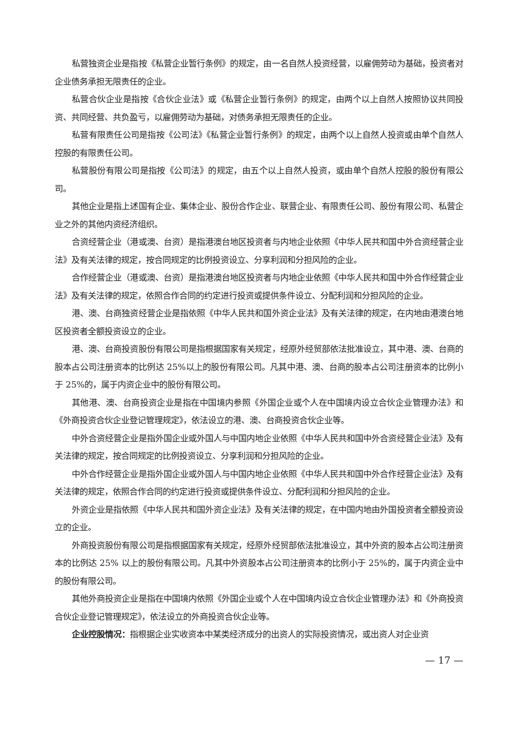私营独资企业是指按《私营企业暂行条例》的规定，由一名自然人投资经营，以雇佣劳动为基础，投资者对企业债务承担无限责任的企业。
私营合伙企业是指按《合伙企业法》或《私营企业暂行条例》的规定，由两个以上自然人按照协议共同投资、共同经营、共负盈亏，以雇佣劳动为基础，对债务承担无限责任的企业。
私营有限责任公司是指按《公司法》《私营企业暂行条例》的规定，由两个以上自然人投资或由单个自然人控股的有限责任公司。
私营股份有限公司是指按《公司法》的规定，由五个以上自然人投资，或由单个自然人控股的股份有限公司。
其他企业是指上述国有企业、集体企业、股份合作企业、联营企业、有限责任公司、股份有限公司、私营企业之外的其他内资经济组织。
合资经营企业（港或澳、台资）是指港澳台地区投资者与内地企业依照《中华人民共和国中外合资经营企业法》及有关法律的规定，按合同规定的比例投资设立、分享利润和分担风险的企业。
合作经营企业（港或澳、台资）是指港澳台地区投资者与内地企业依照《中华人民共和国中外合作经营企业法》及有关法律的规定，依照合作合同的约定进行投资或提供条件设立、分配利润和分担风险的企业。
港、澳、台商独资经营企业是指依照《中华人民共和国外资企业法》及有关法律的规定，在内地由港澳台地区投资者全额投资设立的企业。
港、澳、台商投资股份有限公司是指根据国家有关规定，经原外经贸部依法批准设立，其中港、澳、台商的股本占公司注册资本的比例达 25%以上的股份有限公司。凡其中港、澳、台商的股本占公司注册资本的比例小于 25%的，属于内资企业中的股份有限公司。
其他港、澳、台商投资企业是指在中国境内参照《外国企业或个人在中国境内设立合伙企业管理办法》和《外商投资合伙企业登记管理规定》，依法设立的港、澳、台商投资合伙企业等。
中外合资经营企业是指外国企业或外国人与中国内地企业依照《中华人民共和国中外合资经营企业法》及有关法律的规定，按合同规定的比例投资设立、分享利润和分担风险的企业。
中外合作经营企业是指外国企业或外国人与中国内地企业依照《中华人民共和国中外合作经营企业法》及有关法律的规定，依照合作合同的约定进行投资或提供条件设立、分配利润和分担风险的企业。
外资企业是指依照《中华人民共和国外资企业法》及有关法律的规定，在中国内地由外国投资者全额投资设立的企业。
外商投资股份有限公司是指根据国家有关规定，经原外经贸部依法批准设立，其中外资的股本占公司注册资本的比例达 25% 以上的股份有限公司。凡其中外资股本占公司注册资本的比例小于 25%的，属于内资企业中的股份有限公司。
其他外商投资企业是指在中国境内依照《外国企业或个人在中国境内设立合伙企业管理办法》和《外商投资合伙企业登记管理规定》，依法设立的外商投资合伙企业等。
企业控股情况：指根据企业实收资本中某类经济成分的出资人的实际投资情况，或出资人对企业资
— 17 —